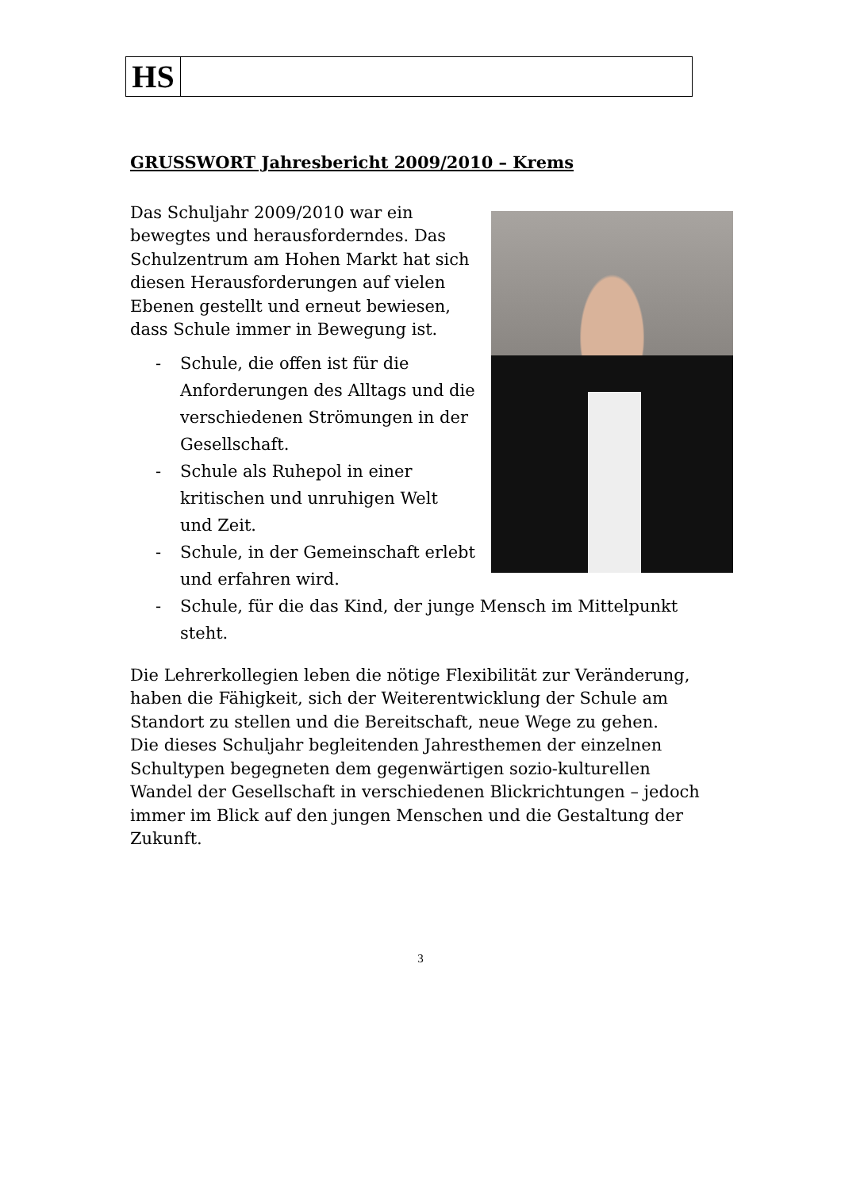HS
GRUSSWORT Jahresbericht 2009/2010 – Krems
Das Schuljahr 2009/2010 war ein bewegtes und herausforderndes. Das Schulzentrum am Hohen Markt hat sich diesen Herausforderungen auf vielen Ebenen gestellt und erneut bewiesen, dass Schule immer in Bewegung ist.
- Schule, die offen ist für die Anforderungen des Alltags und die verschiedenen Strömungen in der Gesellschaft.
- Schule als Ruhepol in einer kritischen und unruhigen Welt und Zeit.
- Schule, in der Gemeinschaft erlebt und erfahren wird.
- Schule, für die das Kind, der junge Mensch im Mittelpunkt steht.
Die Lehrerkollegien leben die nötige Flexibilität zur Veränderung, haben die Fähigkeit, sich der Weiterentwicklung der Schule am Standort zu stellen und die Bereitschaft, neue Wege zu gehen.
Die dieses Schuljahr begleitenden Jahresthemen der einzelnen Schultypen begegneten dem gegenwärtigen sozio-kulturellen Wandel der Gesellschaft in verschiedenen Blickrichtungen – jedoch immer im Blick auf den jungen Menschen und die Gestaltung der Zukunft.
3